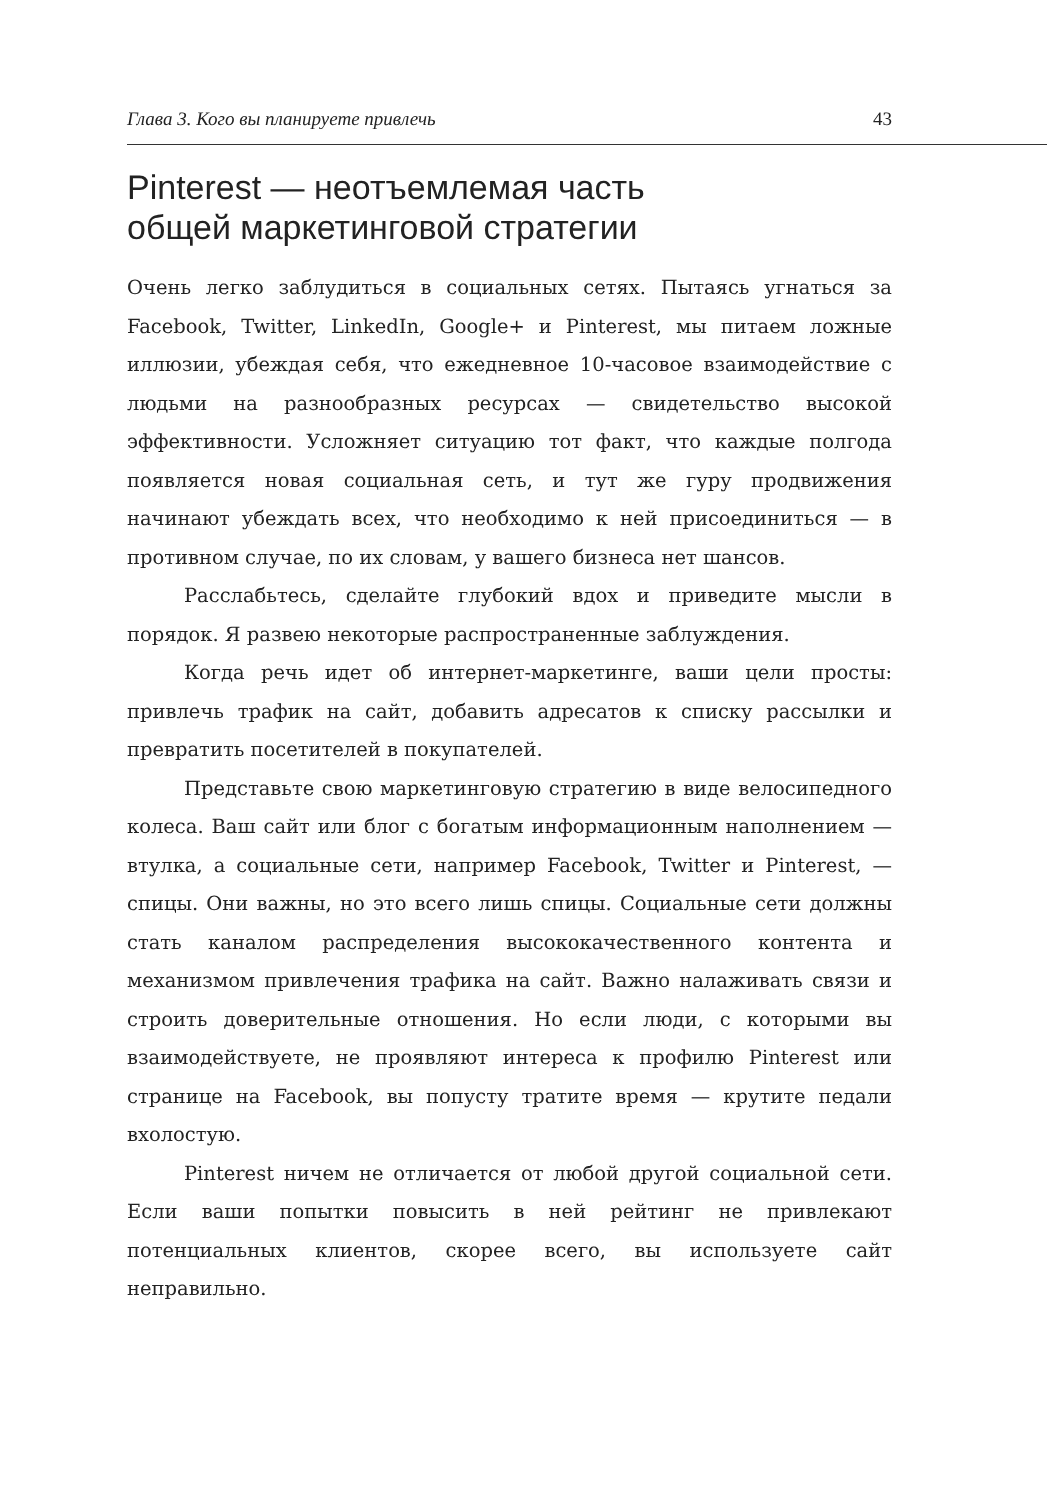Глава 3. Кого вы планируете привлечь 43
Pinterest — неотъемлемая часть
общей маркетинговой стратегии
Очень легко заблудиться в социальных сетях. Пытаясь угнаться за Facebook, Twitter, LinkedIn, Google+ и Pinterest, мы питаем ложные иллюзии, убеждая себя, что ежедневное 10-часовое взаимодействие с людьми на разнообразных ресурсах — свидетельство высокой эффективности. Усложняет ситуацию тот факт, что каждые полгода появляется новая социальная сеть, и тут же гуру продвижения начинают убеждать всех, что необходимо к ней присоединиться — в противном случае, по их словам, у вашего бизнеса нет шансов.
Расслабьтесь, сделайте глубокий вдох и приведите мысли в порядок. Я развею некоторые распространенные заблуждения.
Когда речь идет об интернет-маркетинге, ваши цели просты: привлечь трафик на сайт, добавить адресатов к списку рассылки и превратить посетителей в покупателей.
Представьте свою маркетинговую стратегию в виде велосипедного колеса. Ваш сайт или блог с богатым информационным наполнением — втулка, а социальные сети, например Facebook, Twitter и Pinterest, — спицы. Они важны, но это всего лишь спицы. Социальные сети должны стать каналом распределения высококачественного контента и механизмом привлечения трафика на сайт. Важно налаживать связи и строить доверительные отношения. Но если люди, с которыми вы взаимодействуете, не проявляют интереса к профилю Pinterest или странице на Facebook, вы попусту тратите время — крутите педали вхолостую.
Pinterest ничем не отличается от любой другой социальной сети. Если ваши попытки повысить в ней рейтинг не привлекают потенциальных клиентов, скорее всего, вы используете сайт неправильно.